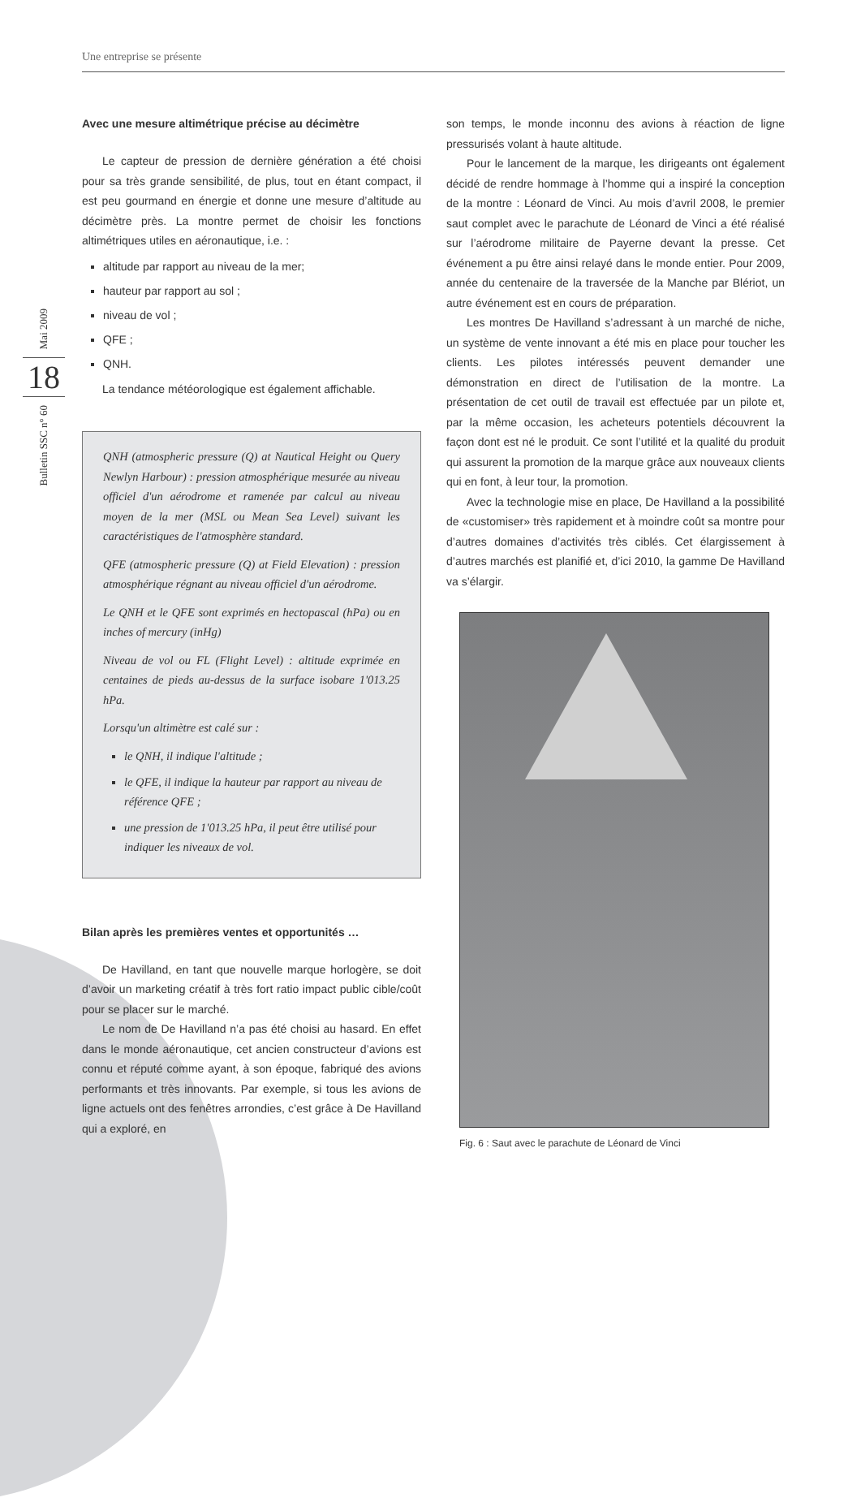Une entreprise se présente
Mai 2009
18
Bulletin SSC n° 60
Avec une mesure altimétrique précise au décimètre
Le capteur de pression de dernière génération a été choisi pour sa très grande sensibilité, de plus, tout en étant compact, il est peu gourmand en énergie et donne une mesure d’altitude au décimètre près. La montre permet de choisir les fonctions altimétriques utiles en aéronautique, i.e. :
altitude par rapport au niveau de la mer;
hauteur par rapport au sol ;
niveau de vol ;
QFE ;
QNH.
La tendance météorologique est également affichable.
QNH (atmospheric pressure (Q) at Nautical Height ou Query Newlyn Harbour) : pression atmosphérique mesurée au niveau officiel d'un aérodrome et ramenée par calcul au niveau moyen de la mer (MSL ou Mean Sea Level) suivant les caractéristiques de l'atmosphère standard.
QFE (atmospheric pressure (Q) at Field Elevation) : pression atmosphérique régnant au niveau officiel d'un aérodrome.
Le QNH et le QFE sont exprimés en hectopascal (hPa) ou en inches of mercury (inHg)
Niveau de vol ou FL (Flight Level) : altitude exprimée en centaines de pieds au-dessus de la surface isobare 1'013.25 hPa.
Lorsqu'un altimètre est calé sur :
le QNH, il indique l'altitude ;
le QFE, il indique la hauteur par rapport au niveau de référence QFE ;
une pression de 1'013.25 hPa, il peut être utilisé pour indiquer les niveaux de vol.
Bilan après les premières ventes et opportunités …
De Havilland, en tant que nouvelle marque horlogère, se doit d’avoir un marketing créatif à très fort ratio impact public cible/coût pour se placer sur le marché.
Le nom de De Havilland n’a pas été choisi au hasard. En effet dans le monde aéronautique, cet ancien constructeur d’avions est connu et réputé comme ayant, à son époque, fabriqué des avions performants et très innovants. Par exemple, si tous les avions de ligne actuels ont des fenêtres arrondies, c’est grâce à De Havilland qui a exploré, en
son temps, le monde inconnu des avions à réaction de ligne pressurisés volant à haute altitude.
Pour le lancement de la marque, les dirigeants ont également décidé de rendre hommage à l’homme qui a inspiré la conception de la montre : Léonard de Vinci. Au mois d’avril 2008, le premier saut complet avec le parachute de Léonard de Vinci a été réalisé sur l’aérodrome militaire de Payerne devant la presse. Cet événement a pu être ainsi relayé dans le monde entier. Pour 2009, année du centenaire de la traversée de la Manche par Blériot, un autre événement est en cours de préparation.
Les montres De Havilland s’adressant à un marché de niche, un système de vente innovant a été mis en place pour toucher les clients. Les pilotes intéressés peuvent demander une démonstration en direct de l’utilisation de la montre. La présentation de cet outil de travail est effectuée par un pilote et, par la même occasion, les acheteurs potentiels découvrent la façon dont est né le produit. Ce sont l’utilité et la qualité du produit qui assurent la promotion de la marque grâce aux nouveaux clients qui en font, à leur tour, la promotion.
Avec la technologie mise en place, De Havilland a la possibilité de «customiser» très rapidement et à moindre coût sa montre pour d’autres domaines d’activités très ciblés. Cet élargissement à d’autres marchés est planifié et, d’ici 2010, la gamme De Havilland va s’élargir.
Fig. 6 : Saut avec le parachute de Léonard de Vinci